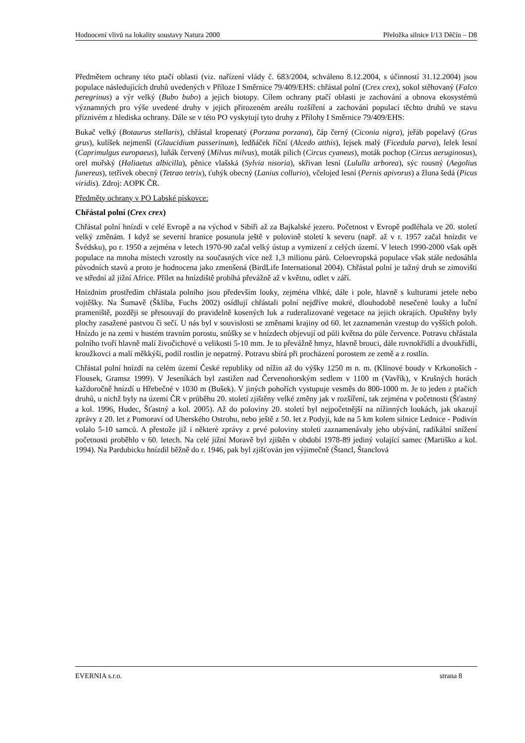Hodnocení vlivů na lokality soustavy Natura 2000 Přeložka silnice I/13 Děčín – D8
Předmětem ochrany této ptačí oblasti (viz. nařízení vlády č. 683/2004, schváleno 8.12.2004, s účinností 31.12.2004) jsou populace následujících druhů uvedených v Příloze I Směrnice 79/409/EHS: chřástal polní (Crex crex), sokol stěhovaný (Falco peregrinus) a výr velký (Bubo bubo) a jejich biotopy. Cílem ochrany ptačí oblasti je zachování a obnova ekosystémů významných pro výše uvedené druhy v jejich přirozeném areálu rozšíření a zachování populací těchto druhů ve stavu příznivém z hlediska ochrany. Dále se v této PO vyskytují tyto druhy z Přílohy I Směrnice 79/409/EHS:
Bukač velký (Botaurus stellaris), chřástal kropenatý (Porzana porzana), čáp černý (Ciconia nigra), jeřáb popelavý (Grus grus), kulíšek nejmenší (Glaucidium passerinum), ledňáček říční (Alcedo atthis), lejsek malý (Ficedula parva), lelek lesní (Caprimulgus europaeus), luňák červený (Milvus milvus), moták pilich (Circus cyaneus), moták pochop (Circus aeruginosus), orel mořský (Haliaetus albicilla), pěnice vlašská (Sylvia nisoria), skřivan lesní (Lululla arborea), sýc rousný (Aegolius funereus), tetřívek obecný (Tetrao tetrix), ťuhýk obecný (Lanius collurio), včelojed lesní (Pernis apivorus) a žluna šedá (Picus viridis). Zdroj: AOPK ČR.
Předměty ochrany v PO Labské pískovce:
Chřástal polní (Crex crex)
Chřástal polní hnízdí v celé Evropě a na východ v Sibiři až za Bajkalské jezero. Početnost v Evropě podléhala ve 20. století velký změnám. I když se severní hranice posunula ještě v polovině století k severu (např. až v r. 1957 začal hnízdit ve Švédsku), po r. 1950 a zejména v letech 1970-90 začal velký ústup a vymizení z celých území. V letech 1990-2000 však opět populace na mnoha místech vzrostly na současných více než 1,3 milionu párů. Celoevropská populace však stále nedosáhla původních stavů a proto je hodnocena jako zmenšená (BirdLife International 2004). Chřástal polní je tažný druh se zimovišti ve střední až jižní Africe. Přílet na hnízdiště probíhá převážně až v květnu, odlet v září.
Hnízdním prostředím chřástala polního jsou především louky, zejména vlhké, dále i pole, hlavně s kulturami jetele nebo vojtěšky. Na Šumavě (Šklíba, Fuchs 2002) osídlují chřástali polní nejdříve mokré, dlouhodobě nesečené louky a luční prameniště, později se přesouvají do pravidelně kosených luk a ruderalizované vegetace na jejich okrajích. Opuštěny byly plochy zasažené pastvou či sečí. U nás byl v souvislosti se změnami krajiny od 60. let zaznamenán vzestup do vyšších poloh. Hnízdo je na zemi v hustém travním porostu, snůšky se v hnízdech objevují od půli května do půle července. Potravu chřástala polního tvoří hlavně malí živočichové o velikosti 5-10 mm. Je to převážně hmyz, hlavně brouci, dále rovnokřídlí a dvoukřídlí, kroužkovci a malí měkkýši, podíl rostlin je nepatrný. Potravu sbírá při procházení porostem ze země a z rostlin.
Chřástal polní hnízdí na celém území České republiky od nížin až do výšky 1250 m n. m. (Klínové boudy v Krkonoších - Flousek, Gramsz 1999). V Jeseníkách byl zastižen nad Červenohorským sedlem v 1100 m (Vavřík), v Krušných horách každoročně hnízdí u Hřebečné v 1030 m (Bušek). V jiných pohořích vystupuje vesměs do 800-1000 m. Je to jeden z ptačích druhů, u nichž byly na území ČR v průběhu 20. století zjištěny velké změny jak v rozšíření, tak zejména v početnosti (Šťastný a kol. 1996, Hudec, Šťastný a kol. 2005). Až do poloviny 20. století byl nejpočetnější na nížinných loukách, jak ukazují zprávy z 20. let z Pomoraví od Uherského Ostrohu, nebo ještě z 50. let z Podyjí, kde na 5 km kolem silnice Lednice - Podivín volalo 5-10 samců. A přestože již i některé zprávy z prvé poloviny století zaznamenávaly jeho ubývání, radikální snížení početnosti proběhlo v 60. letech. Na celé jižní Moravě byl zjištěn v období 1978-89 jediný volající samec (Martiško a kol. 1994). Na Pardubicku hnízdil běžně do r. 1946, pak byl zjišťován jen výjimečně (Štancl, Štanclová
EVERNIA s.r.o. strana 8